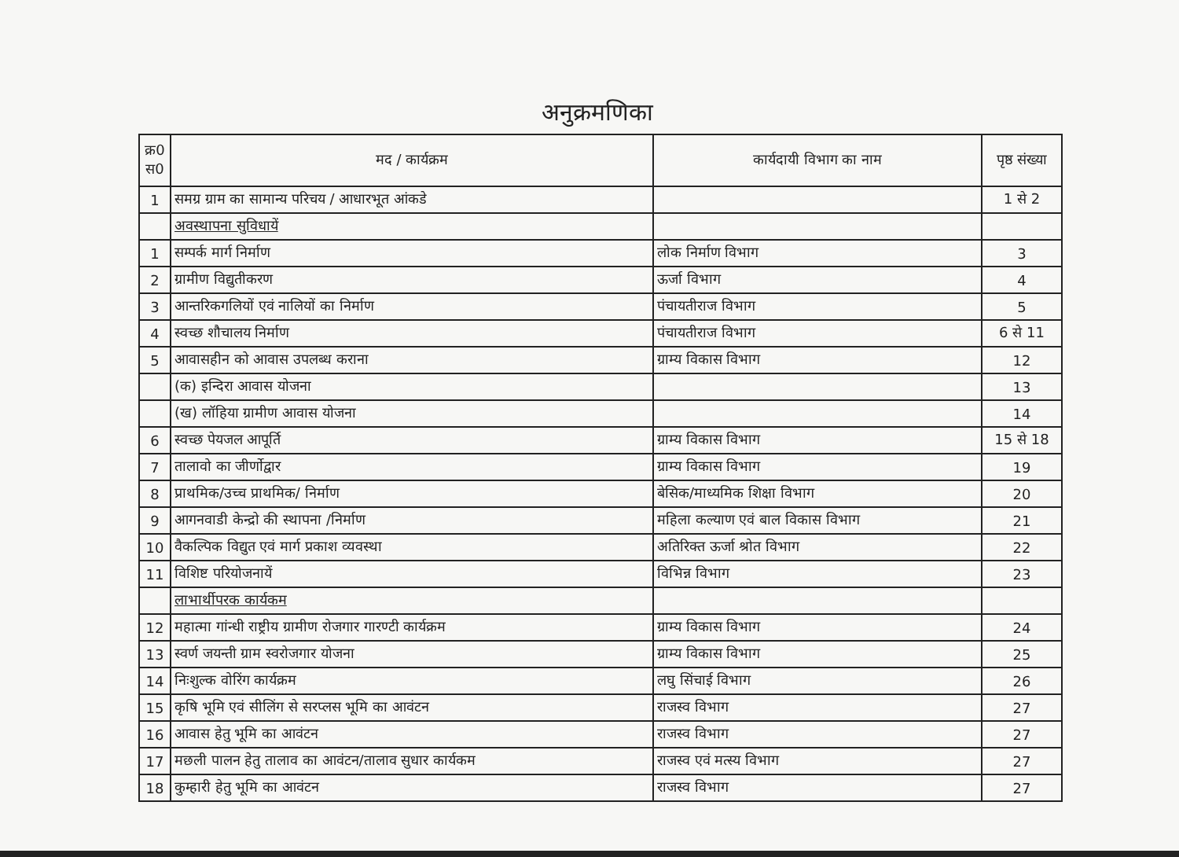अनुक्रमणिका
| क्र0 स0 | मद / कार्यक्रम | कार्यदायी विभाग का नाम | पृष्ठ संख्या |
| --- | --- | --- | --- |
| 1 | समग्र ग्राम का सामान्य परिचय / आधारभूत आंकडे | | 1 से 2 |
| | अवस्थापना सुविधायें | | |
| 1 | सम्पर्क मार्ग निर्माण | लोक निर्माण विभाग | 3 |
| 2 | ग्रामीण विद्युतीकरण | ऊर्जा विभाग | 4 |
| 3 | आन्तरिकगलियों एवं नालियों का निर्माण | पंचायतीराज विभाग | 5 |
| 4 | स्वच्छ शौचालय निर्माण | पंचायतीराज विभाग | 6 से 11 |
| 5 | आवासहीन को आवास उपलब्ध कराना | ग्राम्य विकास विभाग | 12 |
| | (क) इन्दिरा आवास योजना | | 13 |
| | (ख) लॉहिया ग्रामीण आवास योजना | | 14 |
| 6 | स्वच्छ पेयजल आपूर्ति | ग्राम्य विकास विभाग | 15 से 18 |
| 7 | तालावो का जीर्णोद्वार | ग्राम्य विकास विभाग | 19 |
| 8 | प्राथमिक/उच्च प्राथमिक/ निर्माण | बेसिक/माध्यमिक शिक्षा विभाग | 20 |
| 9 | आगनवाडी केन्द्रो की स्थापना /निर्माण | महिला कल्याण एवं बाल विकास विभाग | 21 |
| 10 | वैकल्पिक विद्युत एवं मार्ग प्रकाश व्यवस्था | अतिरिक्त ऊर्जा श्रोत विभाग | 22 |
| 11 | विशिष्ट परियोजनायें | विभिन्न विभाग | 23 |
| | लाभार्थीपरक कार्यकम | | |
| 12 | महात्मा गांन्धी राष्ट्रीय ग्रामीण रोजगार गारण्टी कार्यक्रम | ग्राम्य विकास विभाग | 24 |
| 13 | स्वर्ण जयन्ती ग्राम स्वरोजगार योजना | ग्राम्य विकास विभाग | 25 |
| 14 | निःशुल्क वोरिंग कार्यक्रम | लघु सिंचाई विभाग | 26 |
| 15 | कृषि भूमि एवं सीलिंग से सरप्लस भूमि का आवंटन | राजस्व विभाग | 27 |
| 16 | आवास हेतु भूमि का आवंटन | राजस्व विभाग | 27 |
| 17 | मछली पालन हेतु तालाव का आवंटन/तालाव सुधार कार्यकम | राजस्व एवं मत्स्य विभाग | 27 |
| 18 | कुम्हारी हेतु भूमि का आवंटन | राजस्व विभाग | 27 |